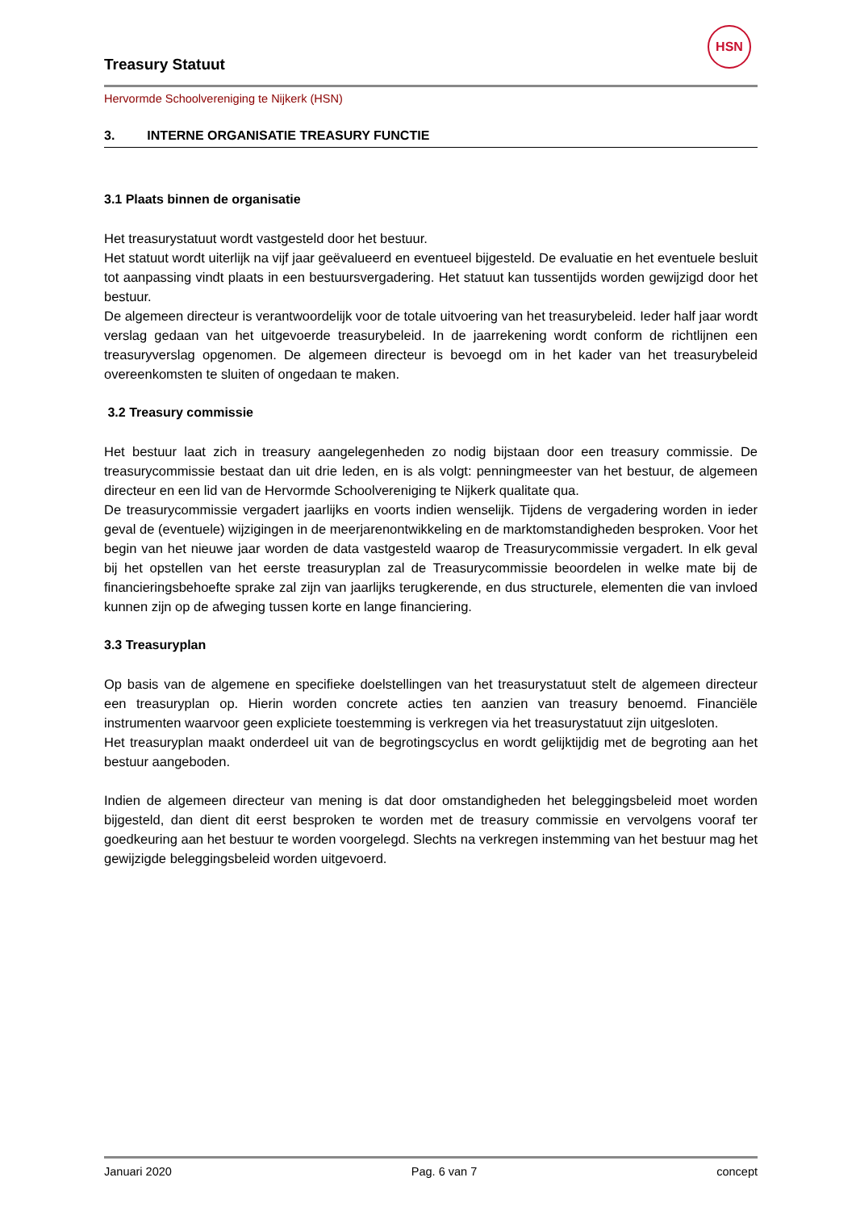Treasury Statuut
HSN
Hervormde Schoolvereniging te Nijkerk (HSN)
3. INTERNE ORGANISATIE TREASURY FUNCTIE
3.1 Plaats binnen de organisatie
Het treasurystatuut wordt vastgesteld door het bestuur.
Het statuut wordt uiterlijk na vijf jaar geëvalueerd en eventueel bijgesteld. De evaluatie en het eventuele besluit tot aanpassing vindt plaats in een bestuursvergadering. Het statuut kan tussentijds worden gewijzigd door het bestuur.
De algemeen directeur is verantwoordelijk voor de totale uitvoering van het treasurybeleid. Ieder half jaar wordt verslag gedaan van het uitgevoerde treasurybeleid. In de jaarrekening wordt conform de richtlijnen een treasuryverslag opgenomen. De algemeen directeur is bevoegd om in het kader van het treasurybeleid overeenkomsten te sluiten of ongedaan te maken.
3.2 Treasury commissie
Het bestuur laat zich in treasury aangelegenheden zo nodig bijstaan door een treasury commissie. De treasurycommissie bestaat dan uit drie leden, en is als volgt: penningmeester van het bestuur, de algemeen directeur en een lid van de Hervormde Schoolvereniging te Nijkerk qualitate qua.
De treasurycommissie vergadert jaarlijks en voorts indien wenselijk. Tijdens de vergadering worden in ieder geval de (eventuele) wijzigingen in de meerjarenontwikkeling en de marktomstandigheden besproken. Voor het begin van het nieuwe jaar worden de data vastgesteld waarop de Treasurycommissie vergadert. In elk geval bij het opstellen van het eerste treasuryplan zal de Treasurycommissie beoordelen in welke mate bij de financieringsbehoefte sprake zal zijn van jaarlijks terugkerende, en dus structurele, elementen die van invloed kunnen zijn op de afweging tussen korte en lange financiering.
3.3 Treasuryplan
Op basis van de algemene en specifieke doelstellingen van het treasurystatuut stelt de algemeen directeur een treasuryplan op. Hierin worden concrete acties ten aanzien van treasury benoemd. Financiële instrumenten waarvoor geen expliciete toestemming is verkregen via het treasurystatuut zijn uitgesloten.
Het treasuryplan maakt onderdeel uit van de begrotingscyclus en wordt gelijktijdig met de begroting aan het bestuur aangeboden.
Indien de algemeen directeur van mening is dat door omstandigheden het beleggingsbeleid moet worden bijgesteld, dan dient dit eerst besproken te worden met de treasury commissie en vervolgens vooraf ter goedkeuring aan het bestuur te worden voorgelegd. Slechts na verkregen instemming van het bestuur mag het gewijzigde beleggingsbeleid worden uitgevoerd.
Januari 2020 Pag. 6 van 7 concept